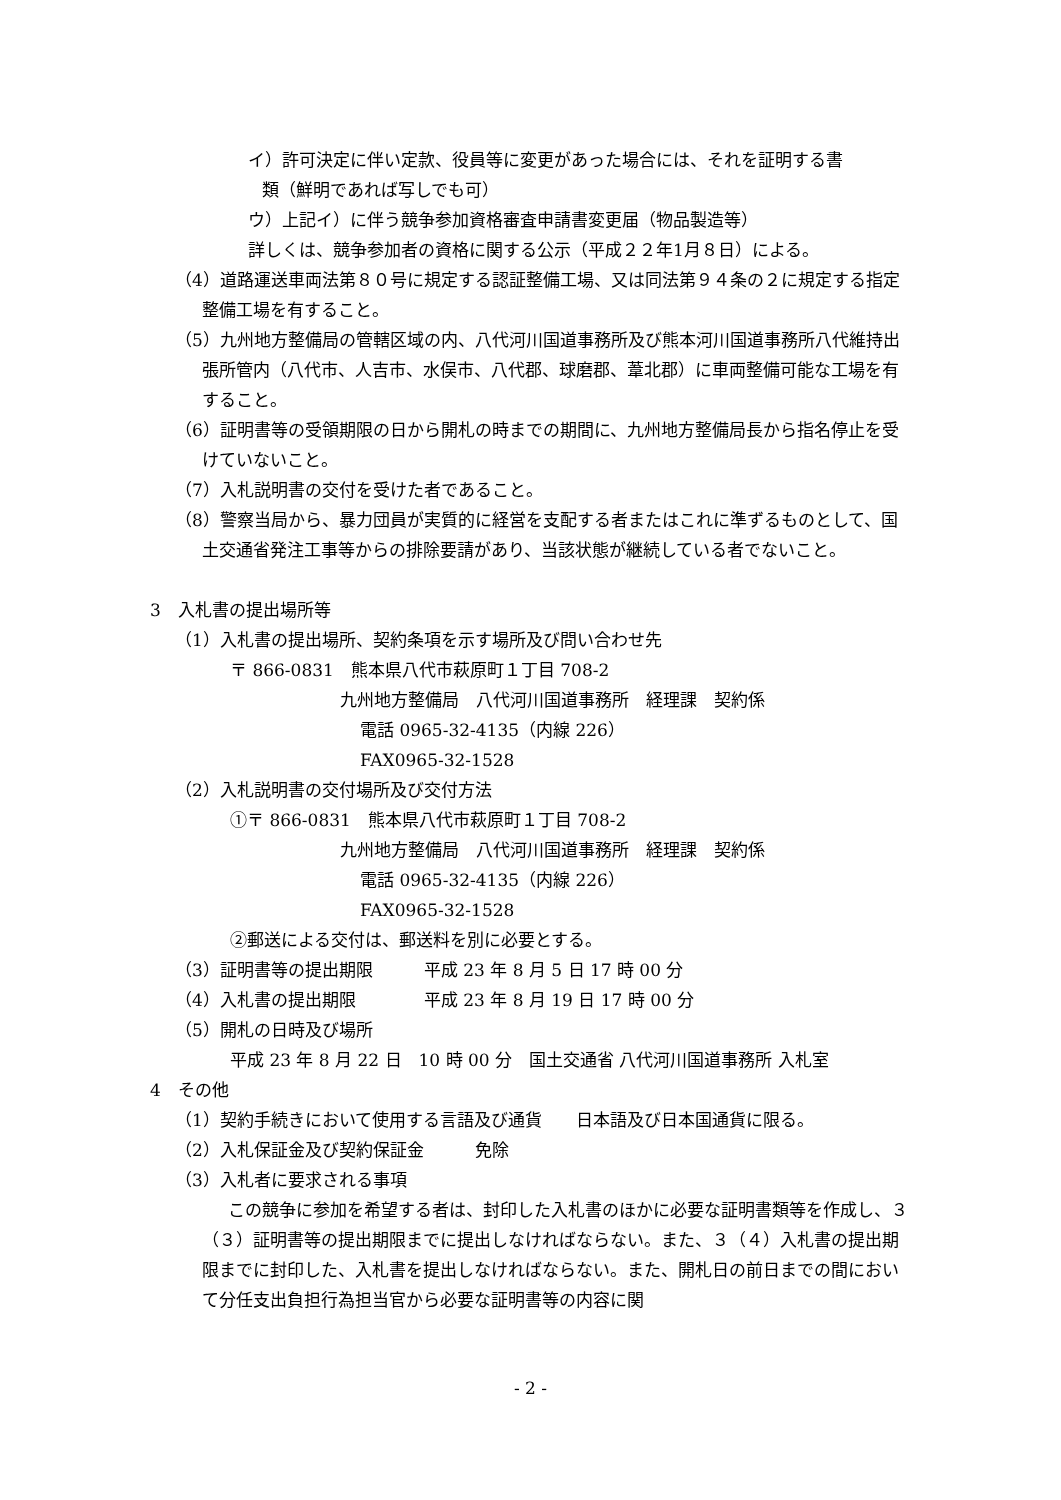イ）許可決定に伴い定款、役員等に変更があった場合には、それを証明する書
類（鮮明であれば写しでも可）
ウ）上記イ）に伴う競争参加資格審査申請書変更届（物品製造等）
詳しくは、競争参加者の資格に関する公示（平成２２年1月８日）による。
（4）道路運送車両法第８０号に規定する認証整備工場、又は同法第９４条の２に規定する指定整備工場を有すること。
（5）九州地方整備局の管轄区域の内、八代河川国道事務所及び熊本河川国道事務所八代維持出張所管内（八代市、人吉市、水俣市、八代郡、球磨郡、葦北郡）に車両整備可能な工場を有すること。
（6）証明書等の受領期限の日から開札の時までの期間に、九州地方整備局長から指名停止を受けていないこと。
（7）入札説明書の交付を受けた者であること。
（8）警察当局から、暴力団員が実質的に経営を支配する者またはこれに準ずるものとして、国土交通省発注工事等からの排除要請があり、当該状態が継続している者でないこと。
3　入札書の提出場所等
（1）入札書の提出場所、契約条項を示す場所及び問い合わせ先
〒 866-0831　熊本県八代市萩原町１丁目 708-2
九州地方整備局　八代河川国道事務所　経理課　契約係
電話 0965-32-4135（内線 226）
FAX0965-32-1528
（2）入札説明書の交付場所及び交付方法
①〒 866-0831　熊本県八代市萩原町１丁目 708-2
九州地方整備局　八代河川国道事務所　経理課　契約係
電話 0965-32-4135（内線 226）
FAX0965-32-1528
②郵送による交付は、郵送料を別に必要とする。
（3）証明書等の提出期限　　　平成 23 年 8 月 5 日 17 時 00 分
（4）入札書の提出期限　　　　平成 23 年 8 月 19 日 17 時 00 分
（5）開札の日時及び場所
平成 23 年 8 月 22 日　10 時 00 分　国土交通省 八代河川国道事務所 入札室
4　その他
（1）契約手続きにおいて使用する言語及び通貨　　日本語及び日本国通貨に限る。
（2）入札保証金及び契約保証金　　　免除
（3）入札者に要求される事項
この競争に参加を希望する者は、封印した入札書のほかに必要な証明書類等を作成し、３（３）証明書等の提出期限までに提出しなければならない。また、３（４）入札書の提出期限までに封印した、入札書を提出しなければならない。また、開札日の前日までの間において分任支出負担行為担当官から必要な証明書等の内容に関
- 2 -